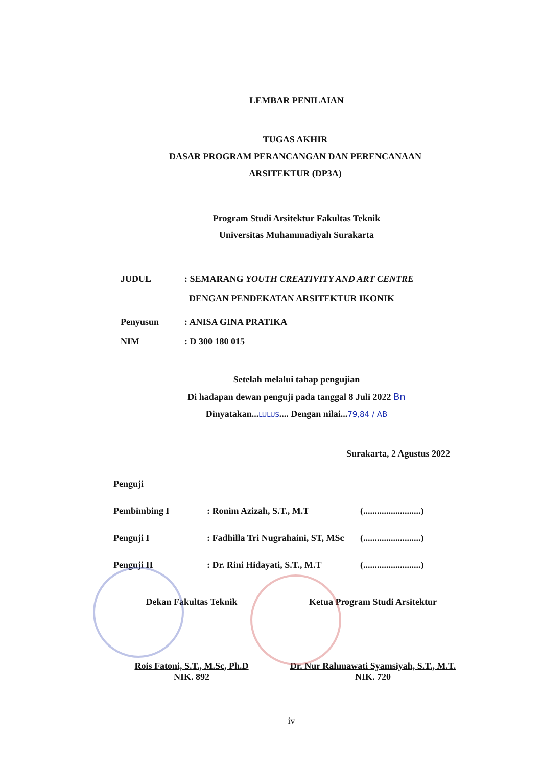LEMBAR PENILAIAN
TUGAS AKHIR
DASAR PROGRAM PERANCANGAN DAN PERENCANAAN
ARSITEKTUR (DP3A)
Program Studi Arsitektur Fakultas Teknik
Universitas Muhammadiyah Surakarta
JUDUL: SEMARANG YOUTH CREATIVITY AND ART CENTRE
DENGAN PENDEKATAN ARSITEKTUR IKONIK
Penyusun: ANISA GINA PRATIKA
NIM: D 300 180 015
Setelah melalui tahap pengujian
Di hadapan dewan penguji pada tanggal 8 Juli 2022 Bn
Dinyatakan...LULUS.... Dengan nilai...79,84 / AB
Surakarta, 2 Agustus 2022
Penguji
Pembimbing I: Ronim Azizah, S.T., M.T (.........................)
Penguji I: Fadhilla Tri Nugrahaini, ST, MSc (.........................)
Penguji II: Dr. Rini Hidayati, S.T., M.T (.........................)
Dekan Fakultas Teknik
Rois Fatoni, S.T., M.Sc, Ph.D
NIK. 892
Ketua Program Studi Arsitektur
Dr. Nur Rahmawati Syamsiyah, S.T., M.T.
NIK. 720
iv